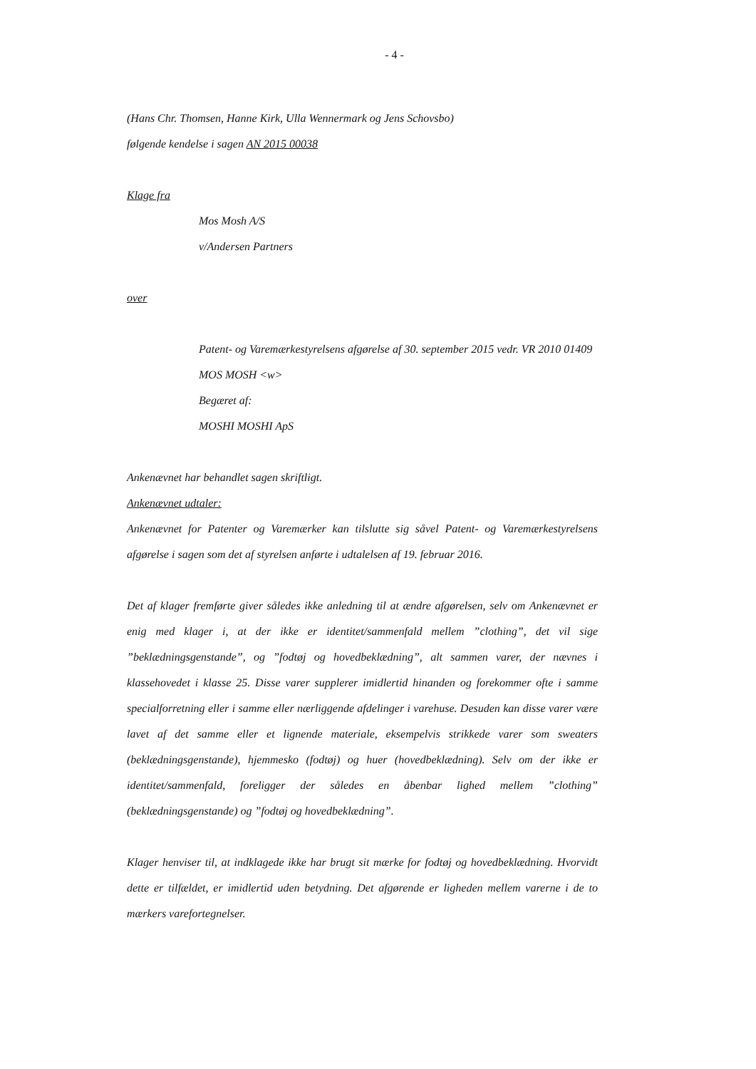- 4 -
(Hans Chr. Thomsen, Hanne Kirk, Ulla Wennermark og Jens Schovsbo)
følgende kendelse i sagen AN 2015 00038
Klage fra
Mos Mosh A/S
v/Andersen Partners
over
Patent- og Varemærkestyrelsens afgørelse af 30. september 2015 vedr. VR 2010 01409 MOS MOSH <w>
Begæret af:
MOSHI MOSHI ApS
Ankenævnet har behandlet sagen skriftligt.
Ankenævnet udtaler:
Ankenævnet for Patenter og Varemærker kan tilslutte sig såvel Patent- og Varemærkesty­relsens afgørelse i sagen som det af styrelsen anførte i udtalelsen af 19. februar 2016.
Det af klager fremførte giver således ikke anledning til at ændre afgørelsen, selv om Anke­nævnet er enig med klager i, at der ikke er identitet/sammenfald mellem ”clothing”, det vil sige ”beklædningsgenstande”, og ”fodtøj og hovedbeklædning”, alt sammen varer, der nævnes i klassehovedet i klasse 25. Disse varer supplerer imidlertid hinanden og forekom­mer ofte i samme specialforretning eller i samme eller nærliggende afdelinger i varehuse. Desuden kan disse varer være lavet af det samme eller et lignende materiale, eksempelvis strikkede varer som sweaters (beklædningsgenstande), hjemmesko (fodtøj) og huer (hoved­beklædning). Selv om der ikke er identitet/sammenfald, foreligger der således en åbenbar lighed mellem ”clothing” (beklædningsgenstande) og ”fodtøj og hovedbeklædning”.
Klager henviser til, at indklagede ikke har brugt sit mærke for fodtøj og hovedbeklædning. Hvorvidt dette er tilfældet, er imidlertid uden betydning. Det afgørende er ligheden mellem varerne i de to mærkers varefortegnelser.